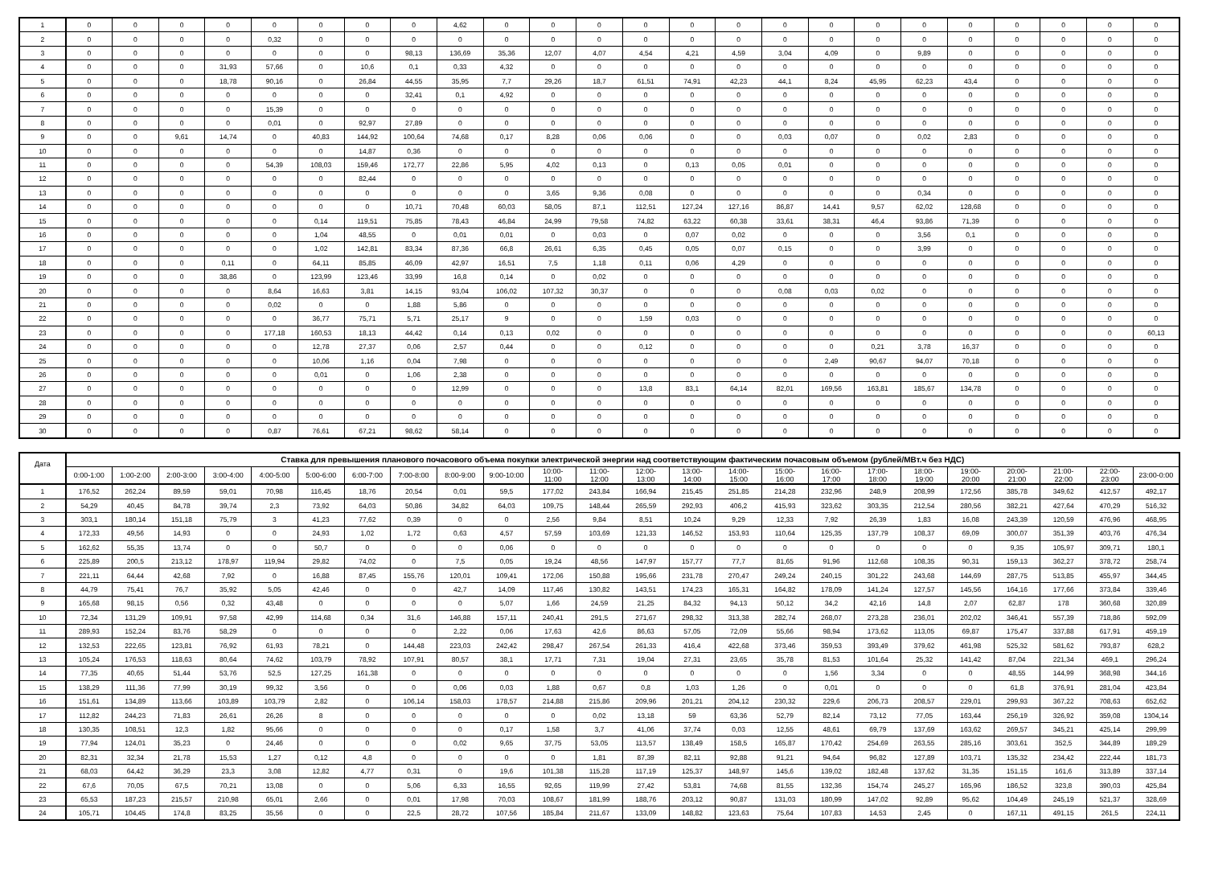| 1 | 0 | 0 | 0 | 0 | 0 | 0 | 0 | 0 | 4,62 | 0 | 0 | 0 | 0 | 0 | 0 | 0 | 0 | 0 | 0 | 0 | 0 | 0 | 0 | 0 |
| 2 | 0 | 0 | 0 | 0 | 0,32 | 0 | 0 | 0 | 0 | 0 | 0 | 0 | 0 | 0 | 0 | 0 | 0 | 0 | 0 | 0 | 0 | 0 | 0 | 0 |
| 3 | 0 | 0 | 0 | 0 | 0 | 0 | 0 | 98,13 | 136,69 | 35,36 | 12,07 | 4,07 | 4,54 | 4,21 | 4,59 | 3,04 | 4,09 | 0 | 9,89 | 0 | 0 | 0 | 0 | 0 |
| 4 | 0 | 0 | 0 | 31,93 | 57,66 | 0 | 10,6 | 0,1 | 0,33 | 4,32 | 0 | 0 | 0 | 0 | 0 | 0 | 0 | 0 | 0 | 0 | 0 | 0 | 0 | 0 |
| 5 | 0 | 0 | 0 | 18,78 | 90,16 | 0 | 26,84 | 44,55 | 35,95 | 7,7 | 29,26 | 18,7 | 61,51 | 74,91 | 42,23 | 44,1 | 8,24 | 45,95 | 62,23 | 43,4 | 0 | 0 | 0 | 0 |
| 6 | 0 | 0 | 0 | 0 | 0 | 0 | 0 | 32,41 | 0,1 | 4,92 | 0 | 0 | 0 | 0 | 0 | 0 | 0 | 0 | 0 | 0 | 0 | 0 | 0 | 0 |
| 7 | 0 | 0 | 0 | 0 | 15,39 | 0 | 0 | 0 | 0 | 0 | 0 | 0 | 0 | 0 | 0 | 0 | 0 | 0 | 0 | 0 | 0 | 0 | 0 | 0 |
| 8 | 0 | 0 | 0 | 0 | 0,01 | 0 | 92,97 | 27,89 | 0 | 0 | 0 | 0 | 0 | 0 | 0 | 0 | 0 | 0 | 0 | 0 | 0 | 0 | 0 | 0 |
| 9 | 0 | 0 | 9,61 | 14,74 | 0 | 40,83 | 144,92 | 100,64 | 74,68 | 0,17 | 8,28 | 0,06 | 0,06 | 0 | 0 | 0,03 | 0,07 | 0 | 0,02 | 2,83 | 0 | 0 | 0 | 0 |
| 10 | 0 | 0 | 0 | 0 | 0 | 0 | 14,87 | 0,36 | 0 | 0 | 0 | 0 | 0 | 0 | 0 | 0 | 0 | 0 | 0 | 0 | 0 | 0 | 0 | 0 |
| 11 | 0 | 0 | 0 | 0 | 54,39 | 108,03 | 159,46 | 172,77 | 22,86 | 5,95 | 4,02 | 0,13 | 0 | 0,13 | 0,05 | 0,01 | 0 | 0 | 0 | 0 | 0 | 0 | 0 | 0 |
| 12 | 0 | 0 | 0 | 0 | 0 | 0 | 82,44 | 0 | 0 | 0 | 0 | 0 | 0 | 0 | 0 | 0 | 0 | 0 | 0 | 0 | 0 | 0 | 0 | 0 |
| 13 | 0 | 0 | 0 | 0 | 0 | 0 | 0 | 0 | 0 | 0 | 3,65 | 9,36 | 0,08 | 0 | 0 | 0 | 0 | 0 | 0,34 | 0 | 0 | 0 | 0 | 0 |
| 14 | 0 | 0 | 0 | 0 | 0 | 0 | 0 | 10,71 | 70,48 | 60,03 | 58,05 | 87,1 | 112,51 | 127,24 | 127,16 | 86,87 | 14,41 | 9,57 | 62,02 | 128,68 | 0 | 0 | 0 | 0 |
| 15 | 0 | 0 | 0 | 0 | 0 | 0,14 | 119,51 | 75,85 | 78,43 | 46,84 | 24,99 | 79,58 | 74,82 | 63,22 | 60,38 | 33,61 | 38,31 | 46,4 | 93,86 | 71,39 | 0 | 0 | 0 | 0 |
| 16 | 0 | 0 | 0 | 0 | 0 | 1,04 | 48,55 | 0 | 0,01 | 0,01 | 0 | 0,03 | 0 | 0,07 | 0,02 | 0 | 0 | 0 | 3,56 | 0,1 | 0 | 0 | 0 | 0 |
| 17 | 0 | 0 | 0 | 0 | 0 | 1,02 | 142,81 | 83,34 | 87,36 | 66,8 | 26,61 | 6,35 | 0,45 | 0,05 | 0,07 | 0,15 | 0 | 0 | 3,99 | 0 | 0 | 0 | 0 | 0 |
| 18 | 0 | 0 | 0 | 0,11 | 0 | 64,11 | 85,85 | 46,09 | 42,97 | 16,51 | 7,5 | 1,18 | 0,11 | 0,06 | 4,29 | 0 | 0 | 0 | 0 | 0 | 0 | 0 | 0 | 0 |
| 19 | 0 | 0 | 0 | 38,86 | 0 | 123,99 | 123,46 | 33,99 | 16,8 | 0,14 | 0 | 0,02 | 0 | 0 | 0 | 0 | 0 | 0 | 0 | 0 | 0 | 0 | 0 | 0 |
| 20 | 0 | 0 | 0 | 0 | 8,64 | 16,63 | 3,81 | 14,15 | 93,04 | 106,02 | 107,32 | 30,37 | 0 | 0 | 0 | 0,08 | 0,03 | 0,02 | 0 | 0 | 0 | 0 | 0 | 0 |
| 21 | 0 | 0 | 0 | 0 | 0,02 | 0 | 0 | 1,88 | 5,86 | 0 | 0 | 0 | 0 | 0 | 0 | 0 | 0 | 0 | 0 | 0 | 0 | 0 | 0 | 0 |
| 22 | 0 | 0 | 0 | 0 | 0 | 36,77 | 75,71 | 5,71 | 25,17 | 9 | 0 | 0 | 1,59 | 0,03 | 0 | 0 | 0 | 0 | 0 | 0 | 0 | 0 | 0 | 0 |
| 23 | 0 | 0 | 0 | 0 | 177,18 | 160,53 | 18,13 | 44,42 | 0,14 | 0,13 | 0,02 | 0 | 0 | 0 | 0 | 0 | 0 | 0 | 0 | 0 | 0 | 0 | 0 | 60,13 |
| 24 | 0 | 0 | 0 | 0 | 0 | 12,78 | 27,37 | 0,06 | 2,57 | 0,44 | 0 | 0 | 0,12 | 0 | 0 | 0 | 0 | 0,21 | 3,78 | 16,37 | 0 | 0 | 0 | 0 |
| 25 | 0 | 0 | 0 | 0 | 0 | 10,06 | 1,16 | 0,04 | 7,98 | 0 | 0 | 0 | 0 | 0 | 0 | 0 | 2,49 | 90,67 | 94,07 | 70,18 | 0 | 0 | 0 | 0 |
| 26 | 0 | 0 | 0 | 0 | 0 | 0,01 | 0 | 1,06 | 2,38 | 0 | 0 | 0 | 0 | 0 | 0 | 0 | 0 | 0 | 0 | 0 | 0 | 0 | 0 | 0 |
| 27 | 0 | 0 | 0 | 0 | 0 | 0 | 0 | 0 | 12,99 | 0 | 0 | 0 | 13,8 | 83,1 | 64,14 | 82,01 | 169,56 | 163,81 | 185,67 | 134,78 | 0 | 0 | 0 | 0 |
| 28 | 0 | 0 | 0 | 0 | 0 | 0 | 0 | 0 | 0 | 0 | 0 | 0 | 0 | 0 | 0 | 0 | 0 | 0 | 0 | 0 | 0 | 0 | 0 | 0 |
| 29 | 0 | 0 | 0 | 0 | 0 | 0 | 0 | 0 | 0 | 0 | 0 | 0 | 0 | 0 | 0 | 0 | 0 | 0 | 0 | 0 | 0 | 0 | 0 | 0 |
| 30 | 0 | 0 | 0 | 0 | 0,87 | 76,61 | 67,21 | 98,62 | 58,14 | 0 | 0 | 0 | 0 | 0 | 0 | 0 | 0 | 0 | 0 | 0 | 0 | 0 | 0 | 0 |
| Дата | Ставка для превышения планового почасового объема покупки электрической энергии над соответствующим фактическим почасовым объемом (рублей/МВт.ч без НДС) | | | | | | | | | | | | | | | | | | | | | | | |
| --- | --- | --- | --- | --- | --- | --- | --- | --- | --- | --- | --- | --- | --- | --- | --- | --- | --- | --- | --- | --- | --- | --- | --- | --- |
| | 0:00-1:00 | 1:00-2:00 | 2:00-3:00 | 3:00-4:00 | 4:00-5:00 | 5:00-6:00 | 6:00-7:00 | 7:00-8:00 | 8:00-9:00 | 9:00-10:00 | 10:00- 11:00 | 11:00- 12:00 | 12:00- 13:00 | 13:00- 14:00 | 14:00- 15:00 | 15:00- 16:00 | 16:00- 17:00 | 17:00- 18:00 | 18:00- 19:00 | 19:00- 20:00 | 20:00- 21:00 | 21:00- 22:00 | 22:00- 23:00 | 23:00-0:00 |
| 1 | 176,52 | 262,24 | 89,59 | 59,01 | 70,98 | 116,45 | 18,76 | 20,54 | 0,01 | 59,5 | 177,02 | 243,84 | 166,94 | 215,45 | 251,85 | 214,28 | 232,96 | 248,9 | 208,99 | 172,56 | 385,78 | 349,62 | 412,57 | 492,17 |
| 2 | 54,29 | 40,45 | 84,78 | 39,74 | 2,3 | 73,92 | 64,03 | 50,86 | 34,82 | 64,03 | 109,75 | 148,44 | 265,59 | 292,93 | 406,2 | 415,93 | 323,62 | 303,35 | 212,54 | 280,56 | 382,21 | 427,64 | 470,29 | 516,32 |
| 3 | 303,1 | 180,14 | 151,18 | 75,79 | 3 | 41,23 | 77,62 | 0,39 | 0 | 0 | 2,56 | 9,84 | 8,51 | 10,24 | 9,29 | 12,33 | 7,92 | 26,39 | 1,83 | 16,08 | 243,39 | 120,59 | 476,96 | 468,95 |
| 4 | 172,33 | 49,56 | 14,93 | 0 | 0 | 24,93 | 1,02 | 1,72 | 0,63 | 4,57 | 57,59 | 103,69 | 121,33 | 146,52 | 153,93 | 110,64 | 125,35 | 137,79 | 108,37 | 69,09 | 300,07 | 351,39 | 403,76 | 476,34 |
| 5 | 162,62 | 55,35 | 13,74 | 0 | 0 | 50,7 | 0 | 0 | 0 | 0,06 | 0 | 0 | 0 | 0 | 0 | 0 | 0 | 0 | 0 | 0 | 9,35 | 105,97 | 309,71 | 180,1 |
| 6 | 225,89 | 200,5 | 213,12 | 178,97 | 119,94 | 29,82 | 74,02 | 0 | 7,5 | 0,05 | 19,24 | 48,56 | 147,97 | 157,77 | 77,7 | 81,65 | 91,96 | 112,68 | 108,35 | 90,31 | 159,13 | 362,27 | 378,72 | 258,74 |
| 7 | 221,11 | 64,44 | 42,68 | 7,92 | 0 | 16,88 | 87,45 | 155,76 | 120,01 | 109,41 | 172,06 | 150,88 | 195,66 | 231,78 | 270,47 | 249,24 | 240,15 | 301,22 | 243,68 | 144,69 | 287,75 | 513,85 | 455,97 | 344,45 |
| 8 | 44,79 | 75,41 | 76,7 | 35,92 | 5,05 | 42,46 | 0 | 0 | 42,7 | 14,09 | 117,46 | 130,82 | 143,51 | 174,23 | 165,31 | 164,82 | 178,09 | 141,24 | 127,57 | 145,56 | 164,16 | 177,66 | 373,84 | 339,46 |
| 9 | 165,68 | 98,15 | 0,56 | 0,32 | 43,48 | 0 | 0 | 0 | 0 | 5,07 | 1,66 | 24,59 | 21,25 | 84,32 | 94,13 | 50,12 | 34,2 | 42,16 | 14,8 | 2,07 | 62,87 | 178 | 360,68 | 320,89 |
| 10 | 72,34 | 131,29 | 109,91 | 97,58 | 42,99 | 114,68 | 0,34 | 31,6 | 146,88 | 157,11 | 240,41 | 291,5 | 271,67 | 298,32 | 313,38 | 282,74 | 268,07 | 273,28 | 236,01 | 202,02 | 346,41 | 557,39 | 718,86 | 592,09 |
| 11 | 289,93 | 152,24 | 83,76 | 58,29 | 0 | 0 | 0 | 0 | 2,22 | 0,06 | 17,63 | 42,6 | 86,63 | 57,05 | 72,09 | 55,66 | 98,94 | 173,62 | 113,05 | 69,87 | 175,47 | 337,88 | 617,91 | 459,19 |
| 12 | 132,53 | 222,65 | 123,81 | 76,92 | 61,93 | 78,21 | 0 | 144,48 | 223,03 | 242,42 | 298,47 | 267,54 | 261,33 | 416,4 | 422,68 | 373,46 | 359,53 | 393,49 | 379,62 | 461,98 | 525,32 | 581,62 | 793,87 | 628,2 |
| 13 | 105,24 | 176,53 | 118,63 | 80,64 | 74,62 | 103,79 | 78,92 | 107,91 | 80,57 | 38,1 | 17,71 | 7,31 | 19,04 | 27,31 | 23,65 | 35,78 | 81,53 | 101,64 | 25,32 | 141,42 | 87,04 | 221,34 | 469,1 | 296,24 |
| 14 | 77,35 | 40,65 | 51,44 | 53,76 | 52,5 | 127,25 | 161,38 | 0 | 0 | 0 | 0 | 0 | 0 | 0 | 0 | 0 | 1,56 | 3,34 | 0 | 0 | 48,55 | 144,99 | 368,98 | 344,16 |
| 15 | 138,29 | 111,36 | 77,99 | 30,19 | 99,32 | 3,56 | 0 | 0 | 0,06 | 0,03 | 1,88 | 0,67 | 0,8 | 1,03 | 1,26 | 0 | 0,01 | 0 | 0 | 0 | 61,8 | 376,91 | 281,04 | 423,84 |
| 16 | 151,61 | 134,89 | 113,66 | 103,89 | 103,79 | 2,82 | 0 | 106,14 | 158,03 | 178,57 | 214,88 | 215,86 | 209,96 | 201,21 | 204,12 | 230,32 | 229,6 | 206,73 | 208,57 | 229,01 | 299,93 | 367,22 | 708,63 | 652,62 |
| 17 | 112,82 | 244,23 | 71,83 | 26,61 | 26,26 | 8 | 0 | 0 | 0 | 0 | 0 | 0,02 | 13,18 | 59 | 63,36 | 52,79 | 82,14 | 73,12 | 77,05 | 163,44 | 256,19 | 326,92 | 359,08 | 1304,14 |
| 18 | 130,35 | 108,51 | 12,3 | 1,82 | 95,66 | 0 | 0 | 0 | 0 | 0,17 | 1,58 | 3,7 | 41,06 | 37,74 | 0,03 | 12,55 | 48,61 | 69,79 | 137,69 | 163,62 | 269,57 | 345,21 | 425,14 | 299,99 |
| 19 | 77,94 | 124,01 | 35,23 | 0 | 24,46 | 0 | 0 | 0 | 0,02 | 9,65 | 37,75 | 53,05 | 113,57 | 138,49 | 158,5 | 165,87 | 170,42 | 254,69 | 263,55 | 285,16 | 303,61 | 352,5 | 344,89 | 189,29 |
| 20 | 82,31 | 32,34 | 21,78 | 15,53 | 1,27 | 0,12 | 4,8 | 0 | 0 | 0 | 0 | 1,81 | 87,39 | 82,11 | 92,88 | 91,21 | 94,64 | 96,82 | 127,89 | 103,71 | 135,32 | 234,42 | 222,44 | 181,73 |
| 21 | 68,03 | 64,42 | 36,29 | 23,3 | 3,08 | 12,82 | 4,77 | 0,31 | 0 | 19,6 | 101,38 | 115,28 | 117,19 | 125,37 | 148,97 | 145,6 | 139,02 | 182,48 | 137,62 | 31,35 | 151,15 | 161,6 | 313,89 | 337,14 |
| 22 | 67,6 | 70,05 | 67,5 | 70,21 | 13,08 | 0 | 0 | 5,06 | 6,33 | 16,55 | 92,65 | 119,99 | 27,42 | 53,81 | 74,68 | 81,55 | 132,36 | 154,74 | 245,27 | 165,96 | 186,52 | 323,8 | 390,03 | 425,84 |
| 23 | 65,53 | 187,23 | 215,57 | 210,98 | 65,01 | 2,66 | 0 | 0,01 | 17,98 | 70,03 | 108,67 | 181,99 | 188,76 | 203,12 | 90,87 | 131,03 | 180,99 | 147,02 | 92,89 | 95,62 | 104,49 | 245,19 | 521,37 | 328,69 |
| 24 | 105,71 | 104,45 | 174,8 | 83,25 | 35,56 | 0 | 0 | 22,5 | 28,72 | 107,56 | 185,84 | 211,67 | 133,09 | 148,82 | 123,63 | 75,64 | 107,83 | 14,53 | 2,45 | 0 | 167,11 | 491,15 | 261,5 | 224,11 |